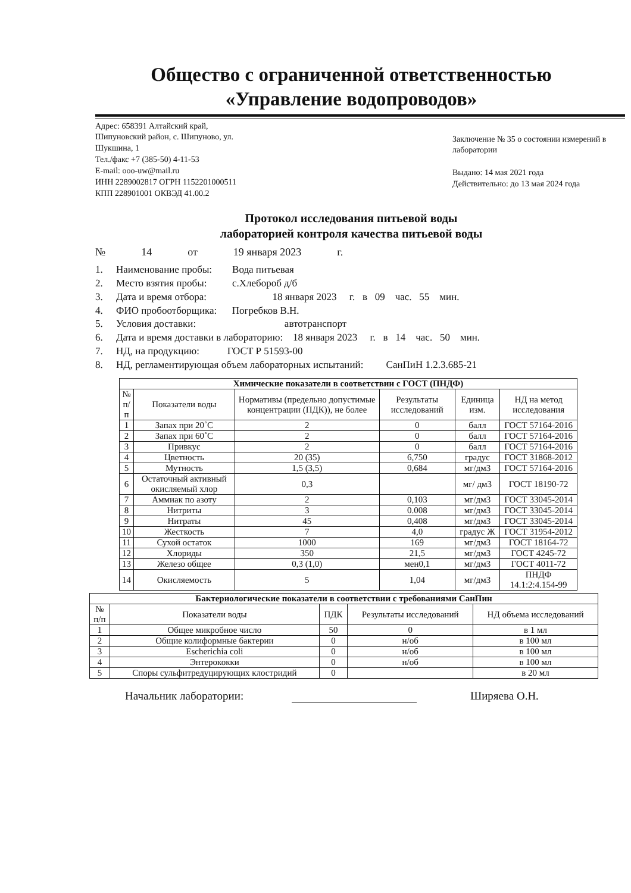Общество с ограниченной ответственностью
«Управление водопроводов»
Адрес: 658391 Алтайский край,
Шипуновский район, с. Шипуново, ул.
Шукшина, 1
Тел./факс +7 (385-50) 4-11-53
E-mail: ooo-uw@mail.ru
ИНН 2289002817 ОГРН 1152201000511
КПП 228901001 ОКВЭД 41.00.2
Заключение № 35 о состоянии измерений в лаборатории
Выдано: 14 мая 2021 года
Действительно: до 13 мая 2024 года
Протокол исследования питьевой воды
лабораторией контроля качества питьевой воды
№ 14 от 19 января 2023 г.
1. Наименование пробы: Вода питьевая
2. Место взятия пробы: с.Хлебороб д/б
3. Дата и время отбора: 18 января 2023 г. в 09 час. 55 мин.
4. ФИО пробоотборщика: Погребков В.Н.
5. Условия доставки: автотранспорт
6. Дата и время доставки в лабораторию: 18 января 2023 г. в 14 час. 50 мин.
7. НД, на продукцию: ГОСТ Р 51593-00
8. НД, регламентирующая объем лабораторных испытаний: СанПиН 1.2.3.685-21
| Химические показатели в соответствии с ГОСТ (ПНДФ) | | | | | |
| --- | --- | --- | --- | --- | --- |
| № п/п | Показатели воды | Нормативы (предельно допустимые концентрации (ПДК)), не более | Результаты исследований | Единица изм. | НД на метод исследования |
| 1 | Запах при 20˚С | 2 | 0 | балл | ГОСТ 57164-2016 |
| 2 | Запах при 60˚С | 2 | 0 | балл | ГОСТ 57164-2016 |
| 3 | Привкус | 2 | 0 | балл | ГОСТ 57164-2016 |
| 4 | Цветность | 20 (35) | 6,750 | градус | ГОСТ 31868-2012 |
| 5 | Мутность | 1,5 (3,5) | 0,684 | мг/дм3 | ГОСТ 57164-2016 |
| 6 | Остаточный активный окисляемый хлор | 0,3 | | мг/ дм3 | ГОСТ 18190-72 |
| 7 | Аммиак по азоту | 2 | 0,103 | мг/дм3 | ГОСТ 33045-2014 |
| 8 | Нитриты | 3 | 0.008 | мг/дм3 | ГОСТ 33045-2014 |
| 9 | Нитраты | 45 | 0,408 | мг/дм3 | ГОСТ 33045-2014 |
| 10 | Жесткость | 7 | 4,0 | градус Ж | ГОСТ 31954-2012 |
| 11 | Сухой остаток | 1000 | 169 | мг/дм3 | ГОСТ 18164-72 |
| 12 | Хлориды | 350 | 21,5 | мг/дм3 | ГОСТ 4245-72 |
| 13 | Железо общее | 0,3 (1,0) | мен0,1 | мг/дм3 | ГОСТ 4011-72 |
| 14 | Окисляемость | 5 | 1,04 | мг/дм3 | ПНДФ 14.1:2:4.154-99 |
| Бактериологические показатели в соответствии с требованиями СанПин | | | | |
| --- | --- | --- | --- | --- |
| № п/п | Показатели воды | ПДК | Результаты исследований | НД объема исследований |
| 1 | Общее микробное число | 50 | 0 | в 1 мл |
| 2 | Общие колиформные бактерии | 0 | н/об | в 100 мл |
| 3 | Escherichia coli | 0 | н/об | в 100 мл |
| 4 | Энтерококки | 0 | н/об | в 100 мл |
| 5 | Споры сульфитредуцирующих клостридий | 0 | | в 20 мл |
Начальник лаборатории: Ширяева О.Н.